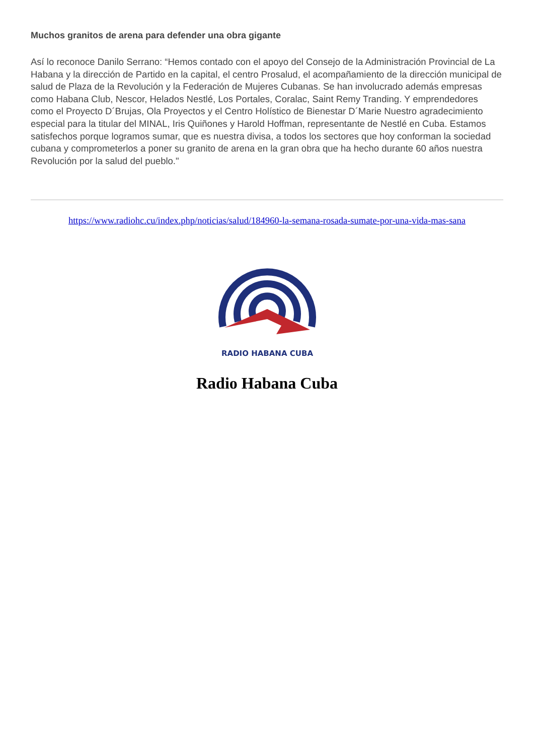Muchos granitos de arena para defender una obra gigante
Así lo reconoce Danilo Serrano: “Hemos contado con el apoyo del Consejo de la Administración Provincial de La Habana y la dirección de Partido en la capital, el centro Prosalud, el acompañamiento de la dirección municipal de salud de Plaza de la Revolución y la Federación de Mujeres Cubanas. Se han involucrado además empresas como Habana Club, Nescor, Helados Nestlé, Los Portales, Coralac, Saint Remy Tranding. Y emprendedores como el Proyecto D´Brujas, Ola Proyectos y el Centro Holístico de Bienestar D´Marie Nuestro agradecimiento especial para la titular del MINAL, Iris Quiñones y Harold Hoffman, representante de Nestlé en Cuba. Estamos satisfechos porque logramos sumar, que es nuestra divisa, a todos los sectores que hoy conforman la sociedad cubana y comprometerlos a poner su granito de arena en la gran obra que ha hecho durante 60 años nuestra Revolución por la salud del pueblo."
https://www.radiohc.cu/index.php/noticias/salud/184960-la-semana-rosada-sumate-por-una-vida-mas-sana
RADIO HABANA CUBA
Radio Habana Cuba